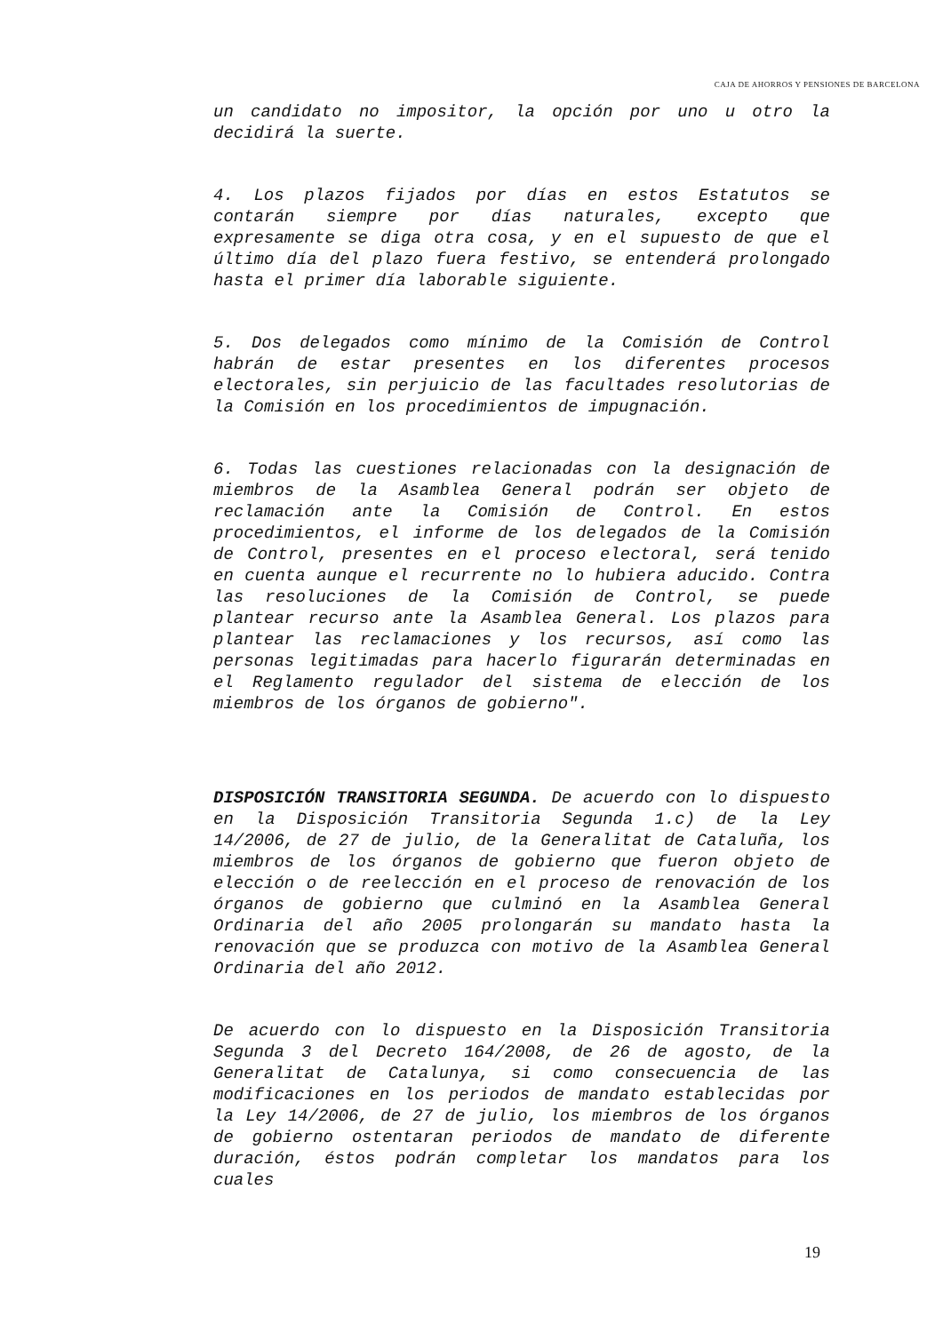CAJA DE AHORROS Y PENSIONES DE BARCELONA
un candidato no impositor, la opción por uno u otro la decidirá la suerte.
4. Los plazos fijados por días en estos Estatutos se contarán siempre por días naturales, excepto que expresamente se diga otra cosa, y en el supuesto de que el último día del plazo fuera festivo, se entenderá prolongado hasta el primer día laborable siguiente.
5. Dos delegados como mínimo de la Comisión de Control habrán de estar presentes en los diferentes procesos electorales, sin perjuicio de las facultades resolutorias de la Comisión en los procedimientos de impugnación.
6. Todas las cuestiones relacionadas con la designación de miembros de la Asamblea General podrán ser objeto de reclamación ante la Comisión de Control. En estos procedimientos, el informe de los delegados de la Comisión de Control, presentes en el proceso electoral, será tenido en cuenta aunque el recurrente no lo hubiera aducido. Contra las resoluciones de la Comisión de Control, se puede plantear recurso ante la Asamblea General. Los plazos para plantear las reclamaciones y los recursos, así como las personas legitimadas para hacerlo figurarán determinadas en el Reglamento regulador del sistema de elección de los miembros de los órganos de gobierno".
DISPOSICIÓN TRANSITORIA SEGUNDA. De acuerdo con lo dispuesto en la Disposición Transitoria Segunda 1.c) de la Ley 14/2006, de 27 de julio, de la Generalitat de Cataluña, los miembros de los órganos de gobierno que fueron objeto de elección o de reelección en el proceso de renovación de los órganos de gobierno que culminó en la Asamblea General Ordinaria del año 2005 prolongarán su mandato hasta la renovación que se produzca con motivo de la Asamblea General Ordinaria del año 2012.
De acuerdo con lo dispuesto en la Disposición Transitoria Segunda 3 del Decreto 164/2008, de 26 de agosto, de la Generalitat de Catalunya, si como consecuencia de las modificaciones en los periodos de mandato establecidas por la Ley 14/2006, de 27 de julio, los miembros de los órganos de gobierno ostentaran periodos de mandato de diferente duración, éstos podrán completar los mandatos para los cuales
19